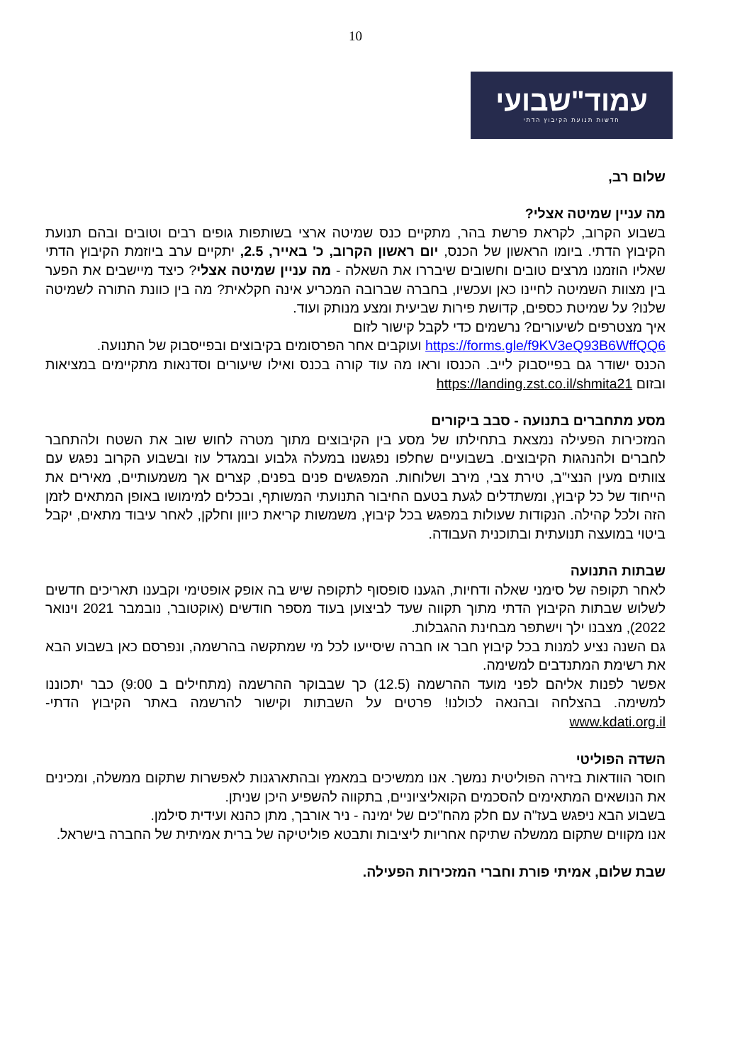10
עמוד"שבועי
חדשות תנועת הקיבוץ הדתי
שלום רב,
מה עניין שמיטה אצלי?
בשבוע הקרוב, לקראת פרשת בהר, מתקיים כנס שמיטה ארצי בשותפות גופים רבים וטובים ובהם תנועת הקיבוץ הדתי. ביומו הראשון של הכנס, יום ראשון הקרוב, כ' באייר, 2.5, יתקיים ערב ביוזמת הקיבוץ הדתי שאליו הוזמנו מרצים טובים וחשובים שיבררו את השאלה - מה עניין שמיטה אצלי? כיצד מיישבים את הפער בין מצוות השמיטה לחיינו כאן ועכשיו, בחברה שברובה המכריע אינה חקלאית? מה בין כוונת התורה לשמיטה שלנו? על שמיטת כספים, קדושת פירות שביעית ומצע מנותק ועוד.
איך מצטרפים לשיעורים? נרשמים כדי לקבל קישור לזום
https://forms.gle/f9KV3eQ93B6WffQQ6 ועוקבים אחר הפרסומים בקיבוצים ובפייסבוק של התנועה.
הכנס ישודר גם בפייסבוק לייב. הכנסו וראו מה עוד קורה בכנס ואילו שיעורים וסדנאות מתקיימים במציאות ובזום https://landing.zst.co.il/shmita21
מסע מתחברים בתנועה - סבב ביקורים
המזכירות הפעילה נמצאת בתחילתו של מסע בין הקיבוצים מתוך מטרה לחוש שוב את השטח ולהתחבר לחברים ולהנהגות הקיבוצים. בשבועיים שחלפו נפגשנו במעלה גלבוע ובמגדל עוז ובשבוע הקרוב נפגש עם צוותים מעין הנצי"ב, טירת צבי, מירב ושלוחות. המפגשים פנים בפנים, קצרים אך משמעותיים, מאירים את הייחוד של כל קיבוץ, ומשתדלים לגעת בטעם החיבור התנועתי המשותף, ובכלים למימושו באופן המתאים לזמן הזה ולכל קהילה. הנקודות שעולות במפגש בכל קיבוץ, משמשות קריאת כיוון וחלקן, לאחר עיבוד מתאים, יקבל ביטוי במועצה תנועתית ובתוכנית העבודה.
שבתות התנועה
לאחר תקופה של סימני שאלה ודחיות, הגענו סופסוף לתקופה שיש בה אופק אופטימי וקבענו תאריכים חדשים לשלוש שבתות הקיבוץ הדתי מתוך תקווה שעד לביצוען בעוד מספר חודשים (אוקטובר, נובמבר 2021 וינואר 2022), מצבנו ילך וישתפר מבחינת ההגבלות.
גם השנה נציע למנות בכל קיבוץ חבר או חברה שיסייעו לכל מי שמתקשה בהרשמה, ונפרסם כאן בשבוע הבא את רשימת המתנדבים למשימה.
אפשר לפנות אליהם לפני מועד ההרשמה (12.5) כך שבבוקר ההרשמה (מתחילים ב 9:00) כבר יתכוננו למשימה. בהצלחה ובהנאה לכולנו! פרטים על השבתות וקישור להרשמה באתר הקיבוץ הדתי- www.kdati.org.il
השדה הפוליטי
חוסר הוודאות בזירה הפוליטית נמשך. אנו ממשיכים במאמץ ובהתארגנות לאפשרות שתקום ממשלה, ומכינים את הנושאים המתאימים להסכמים הקואליציוניים, בתקווה להשפיע היכן שניתן.
בשבוע הבא ניפגש בעז"ה עם חלק מהח"כים של ימינה - ניר אורבך, מתן כהנא ועידית סילמן.
אנו מקווים שתקום ממשלה שתיקח אחריות ליציבות ותבטא פוליטיקה של ברית אמיתית של החברה בישראל.
שבת שלום, אמיתי פורת וחברי המזכירות הפעילה.